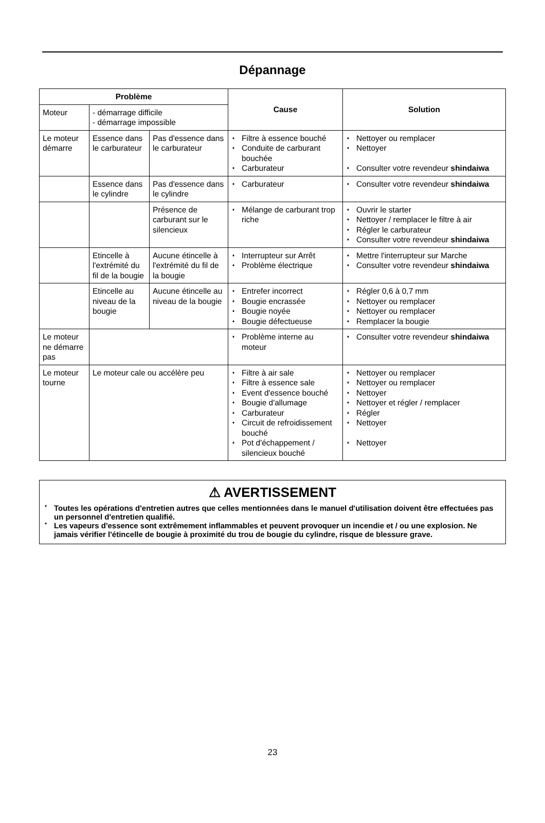Dépannage
| Problème | | | Cause | Solution |
| --- | --- | --- | --- | --- |
| Moteur | - démarrage difficile - démarrage impossible | | | |
| Le moteur démarre | Essence dans le carburateur | Pas d'essence dans le carburateur | Filtre à essence bouché Conduite de carburant bouchée Carburateur | Nettoyer ou remplacer Nettoyer Consulter votre revendeur shindaiwa |
| | Essence dans le cylindre | Pas d'essence dans le cylindre | Carburateur | Consulter votre revendeur shindaiwa |
| | | Présence de carburant sur le silencieux | Mélange de carburant trop riche | Ouvrir le starter Nettoyer / remplacer le filtre à air Régler le carburateur Consulter votre revendeur shindaiwa |
| | Etincelle à l'extrémité du fil de la bougie | Aucune étincelle à l'extrémité du fil de la bougie | Interrupteur sur Arrêt Problème électrique | Mettre l'interrupteur sur Marche Consulter votre revendeur shindaiwa |
| | Etincelle au niveau de la bougie | Aucune étincelle au niveau de la bougie | Entrefer incorrect Bougie encrassée Bougie noyée Bougie défectueuse | Régler 0,6 à 0,7 mm Nettoyer ou remplacer Nettoyer ou remplacer Remplacer la bougie |
| Le moteur ne démarre pas | | | Problème interne au moteur | Consulter votre revendeur shindaiwa |
| Le moteur tourne | Le moteur cale ou accélère peu | | Filtre à air sale Filtre à essence sale Event d'essence bouché Bougie d'allumage Carburateur Circuit de refroidissement bouché Pot d'échappement / silencieux bouché | Nettoyer ou remplacer Nettoyer ou remplacer Nettoyer Nettoyer et régler / remplacer Régler Nettoyer Nettoyer |
⚠ AVERTISSEMENT
Toutes les opérations d'entretien autres que celles mentionnées dans le manuel d'utilisation doivent être effectuées pas un personnel d'entretien qualifié.
Les vapeurs d'essence sont extrêmement inflammables et peuvent provoquer un incendie et / ou une explosion. Ne jamais vérifier l'étincelle de bougie à proximité du trou de bougie du cylindre, risque de blessure grave.
23